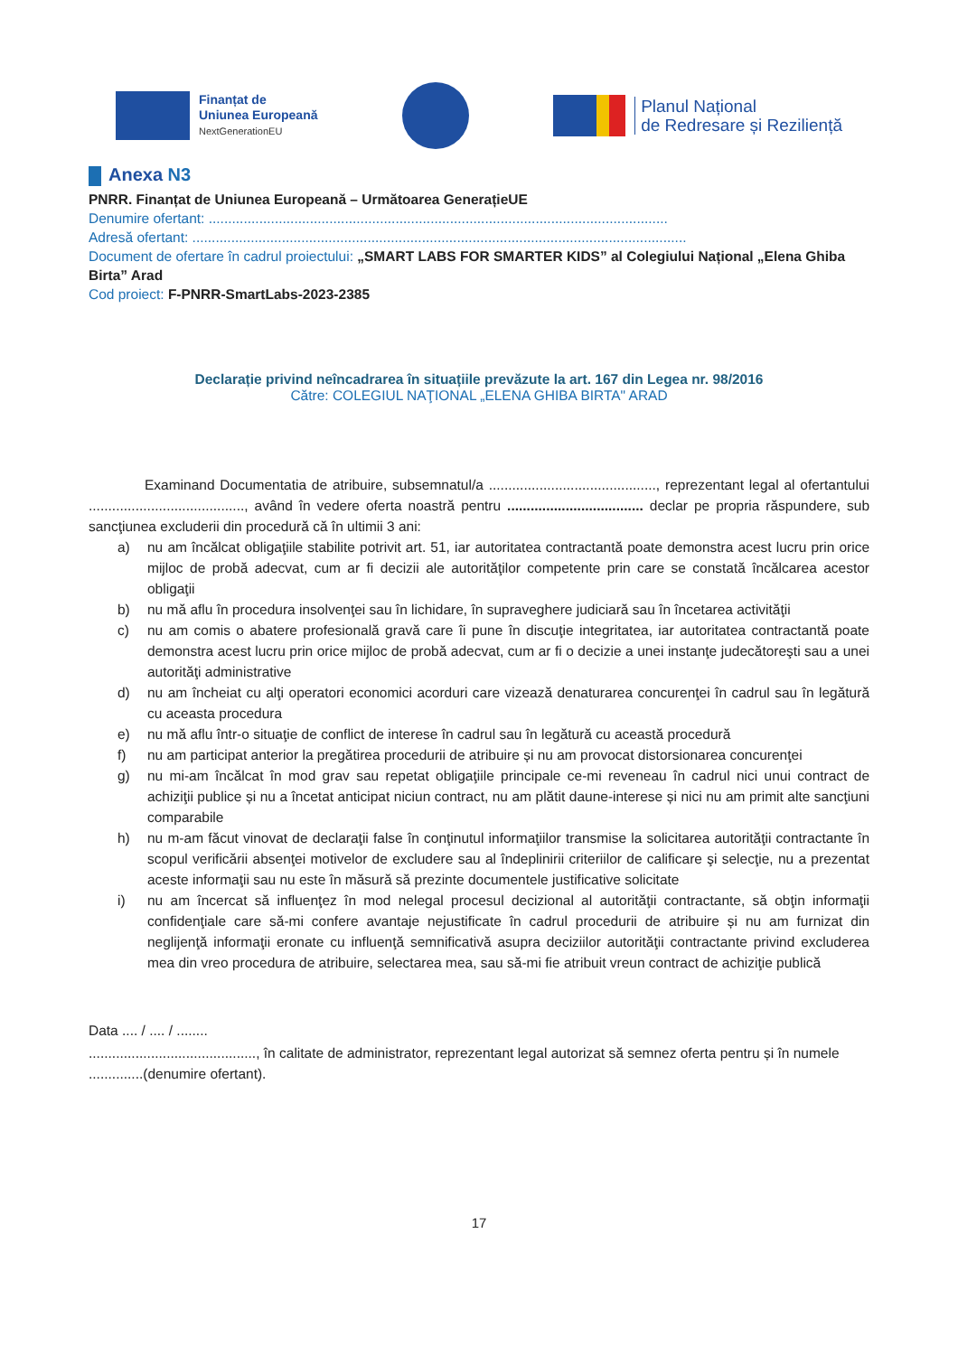Finanțat de
Uniunea Europeană
NextGenerationEU
Planul Național
de Redresare și Reziliență
Anexa N3
PNRR. Finanțat de Uniunea Europeană – Următoarea GenerațieUE
Denumire ofertant: ......................................................................................................................
Adresă ofertant: ...............................................................................................................................
Document de ofertare în cadrul proiectului: „SMART LABS FOR SMARTER KIDS” al Colegiului Național „Elena Ghiba Birta” Arad
Cod proiect: F-PNRR-SmartLabs-2023-2385
Declarație privind neîncadrarea în situațiile prevăzute la art. 167 din Legea nr. 98/2016
Către: COLEGIUL NAŢIONAL „ELENA GHIBA BIRTA" ARAD
Examinand Documentatia de atribuire, subsemnatul/a ..........................................., reprezentant legal al ofertantului ........................................, având în vedere oferta noastră pentru ................................... declar pe propria răspundere, sub sancţiunea excluderii din procedură că în ultimii 3 ani:
a) nu am încălcat obligaţiile stabilite potrivit art. 51, iar autoritatea contractantă poate demonstra acest lucru prin orice mijloc de probă adecvat, cum ar fi decizii ale autorităţilor competente prin care se constată încălcarea acestor obligaţii
b) nu mă aflu în procedura insolvenţei sau în lichidare, în supraveghere judiciară sau în încetarea activităţii
c) nu am comis o abatere profesională gravă care îi pune în discuţie integritatea, iar autoritatea contractantă poate demonstra acest lucru prin orice mijloc de probă adecvat, cum ar fi o decizie a unei instanţe judecătoreşti sau a unei autorităţi administrative
d) nu am încheiat cu alţi operatori economici acorduri care vizează denaturarea concurenţei în cadrul sau în legătură cu aceasta procedura
e) nu mă aflu într-o situaţie de conflict de interese în cadrul sau în legătură cu această procedură
f) nu am participat anterior la pregătirea procedurii de atribuire și nu am provocat distorsionarea concurenţei
g) nu mi-am încălcat în mod grav sau repetat obligaţiile principale ce-mi reveneau în cadrul nici unui contract de achiziţii publice și nu a încetat anticipat niciun contract, nu am plătit daune-interese și nici nu am primit alte sancţiuni comparabile
h) nu m-am făcut vinovat de declaraţii false în conţinutul informaţiilor transmise la solicitarea autorităţii contractante în scopul verificării absenţei motivelor de excludere sau al îndeplinirii criteriilor de calificare şi selecţie, nu a prezentat aceste informaţii sau nu este în măsură să prezinte documentele justificative solicitate
i) nu am încercat să influenţez în mod nelegal procesul decizional al autorităţii contractante, să obţin informaţii confidenţiale care să-mi confere avantaje nejustificate în cadrul procedurii de atribuire și nu am furnizat din neglijenţă informaţii eronate cu influenţă semnificativă asupra deciziilor autorităţii contractante privind excluderea mea din vreo procedura de atribuire, selectarea mea, sau să-mi fie atribuit vreun contract de achiziţie publică
Data .... / .... / ........
..........................................., în calitate de administrator, reprezentant legal autorizat să semnez oferta pentru și în numele ..............(denumire ofertant).
17